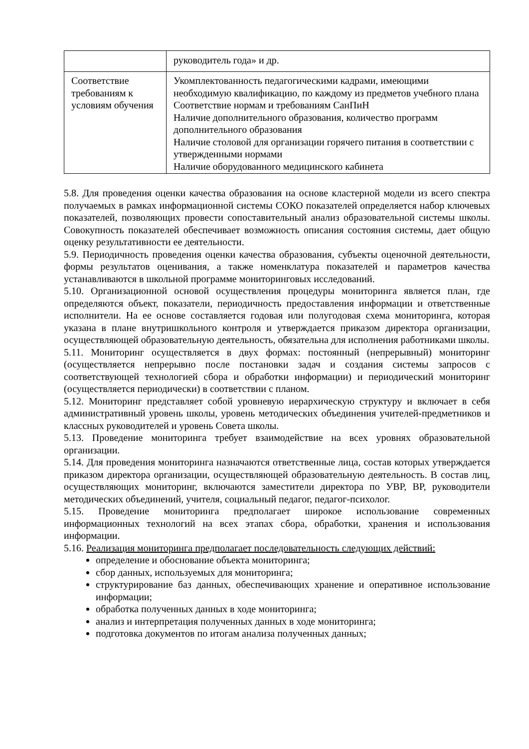| | руководитель года» и др. |
| Соответствие требованиям к условиям обучения | Укомплектованность педагогическими кадрами, имеющими необходимую квалификацию, по каждому из предметов учебного плана Соответствие нормам и требованиям СанПиН Наличие дополнительного образования, количество программ дополнительного образования Наличие столовой для организации горячего питания в соответствии с утвержденными нормами Наличие оборудованного медицинского кабинета |
5.8. Для проведения оценки качества образования на основе кластерной модели из всего спектра получаемых в рамках информационной системы СОКО показателей определяется набор ключевых показателей, позволяющих провести сопоставительный анализ образовательной системы школы. Совокупность показателей обеспечивает возможность описания состояния системы, дает общую оценку результативности ее деятельности.
5.9. Периодичность проведения оценки качества образования, субъекты оценочной деятельности, формы результатов оценивания, а также номенклатура показателей и параметров качества устанавливаются в школьной программе мониторинговых исследований.
5.10. Организационной основой осуществления процедуры мониторинга является план, где определяются объект, показатели, периодичность предоставления информации и ответственные исполнители. На ее основе составляется годовая или полугодовая схема мониторинга, которая указана в плане внутришкольного контроля и утверждается приказом директора организации, осуществляющей образовательную деятельность, обязательна для исполнения работниками школы.
5.11. Мониторинг осуществляется в двух формах: постоянный (непрерывный) мониторинг (осуществляется непрерывно после постановки задач и создания системы запросов с соответствующей технологией сбора и обработки информации) и периодический мониторинг (осуществляется периодически) в соответствии с планом.
5.12. Мониторинг представляет собой уровневую иерархическую структуру и включает в себя административный уровень школы, уровень методических объединения учителей-предметников и классных руководителей и уровень Совета школы.
5.13. Проведение мониторинга требует взаимодействие на всех уровнях образовательной организации.
5.14. Для проведения мониторинга назначаются ответственные лица, состав которых утверждается приказом директора организации, осуществляющей образовательную деятельность. В состав лиц, осуществляющих мониторинг, включаются заместители директора по УВР, ВР, руководители методических объединений, учителя, социальный педагог, педагог-психолог.
5.15. Проведение мониторинга предполагает широкое использование современных информационных технологий на всех этапах сбора, обработки, хранения и использования информации.
5.16. Реализация мониторинга предполагает последовательность следующих действий:
определение и обоснование объекта мониторинга;
сбор данных, используемых для мониторинга;
структурирование баз данных, обеспечивающих хранение и оперативное использование информации;
обработка полученных данных в ходе мониторинга;
анализ и интерпретация полученных данных в ходе мониторинга;
подготовка документов по итогам анализа полученных данных;